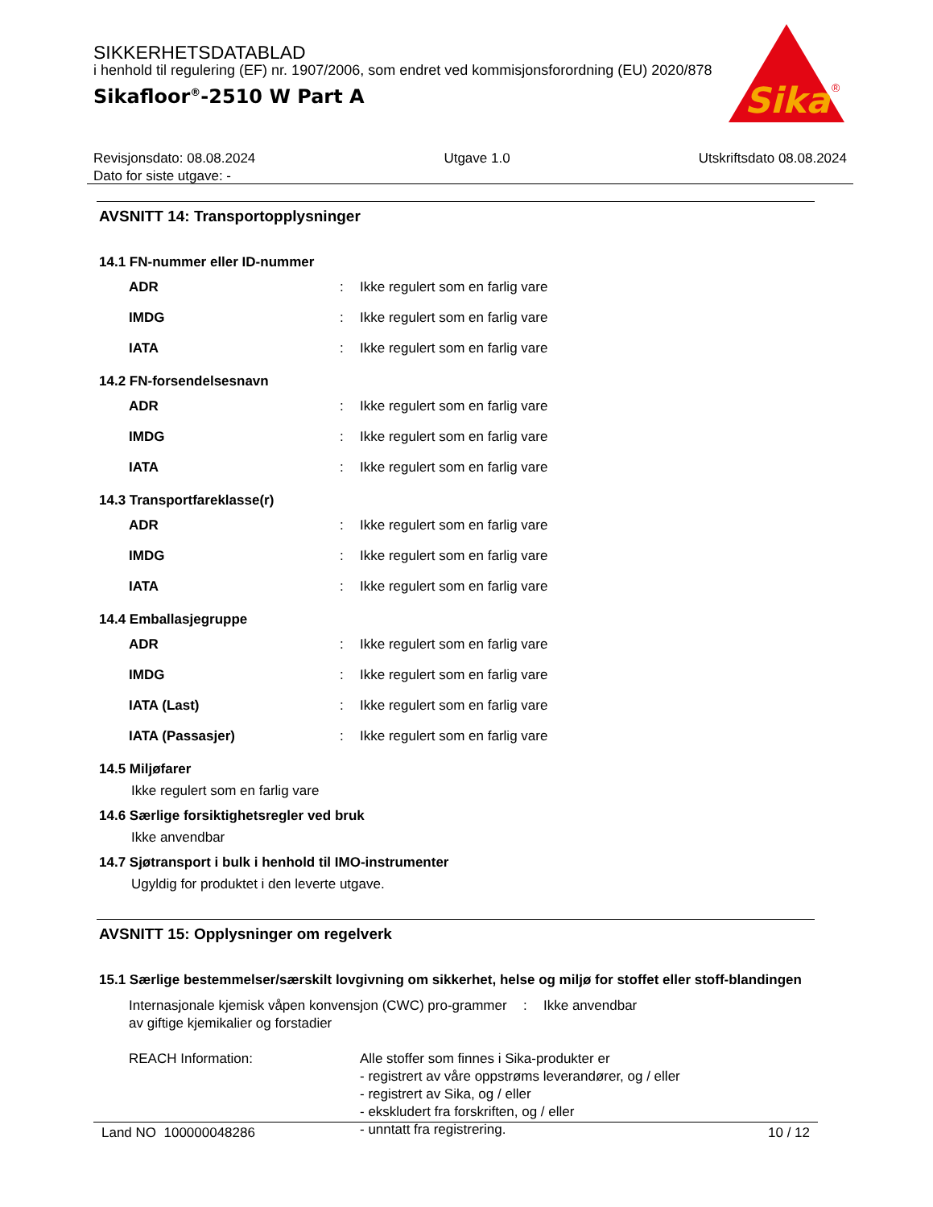SIKKERHETSDATABLAD
i henhold til regulering (EF) nr. 1907/2006, som endret ved kommisjonsforordning (EU) 2020/878
Sikafloor<sup>®</sup>-2510 W Part A
Sika
®
Revisjonsdato: 08.08.2024 Utgave 1.0 Utskriftsdato 08.08.2024
Dato for siste utgave: -
AVSNITT 14: Transportopplysninger
14.1 FN-nummer eller ID-nummer
| ADR | : | Ikke regulert som en farlig vare |
| IMDG | : | Ikke regulert som en farlig vare |
| IATA | : | Ikke regulert som en farlig vare |
14.2 FN-forsendelsesnavn
| ADR | : | Ikke regulert som en farlig vare |
| IMDG | : | Ikke regulert som en farlig vare |
| IATA | : | Ikke regulert som en farlig vare |
14.3 Transportfareklasse(r)
| ADR | : | Ikke regulert som en farlig vare |
| IMDG | : | Ikke regulert som en farlig vare |
| IATA | : | Ikke regulert som en farlig vare |
14.4 Emballasjegruppe
| ADR | : | Ikke regulert som en farlig vare |
| IMDG | : | Ikke regulert som en farlig vare |
| IATA (Last) | : | Ikke regulert som en farlig vare |
| IATA (Passasjer) | : | Ikke regulert som en farlig vare |
14.5 Miljøfarer
Ikke regulert som en farlig vare
14.6 Særlige forsiktighetsregler ved bruk
Ikke anvendbar
14.7 Sjøtransport i bulk i henhold til IMO-instrumenter
Ugyldig for produktet i den leverte utgave.
AVSNITT 15: Opplysninger om regelverk
15.1 Særlige bestemmelser/særskilt lovgivning om sikkerhet, helse og miljø for stoffet eller stoff-blandingen
| Internasjonale kjemisk våpen konvensjon (CWC) pro-grammer av giftige kjemikalier og forstadier | : | Ikke anvendbar |
| REACH Information: Alle stoffer som finnes i Sika-produkter er - registrert av våre oppstrøms leverandører, og / eller - registrert av Sika, og / eller - ekskludert fra forskriften, og / eller - unntatt fra registrering. | | |
Land NO 100000048286 10 / 12